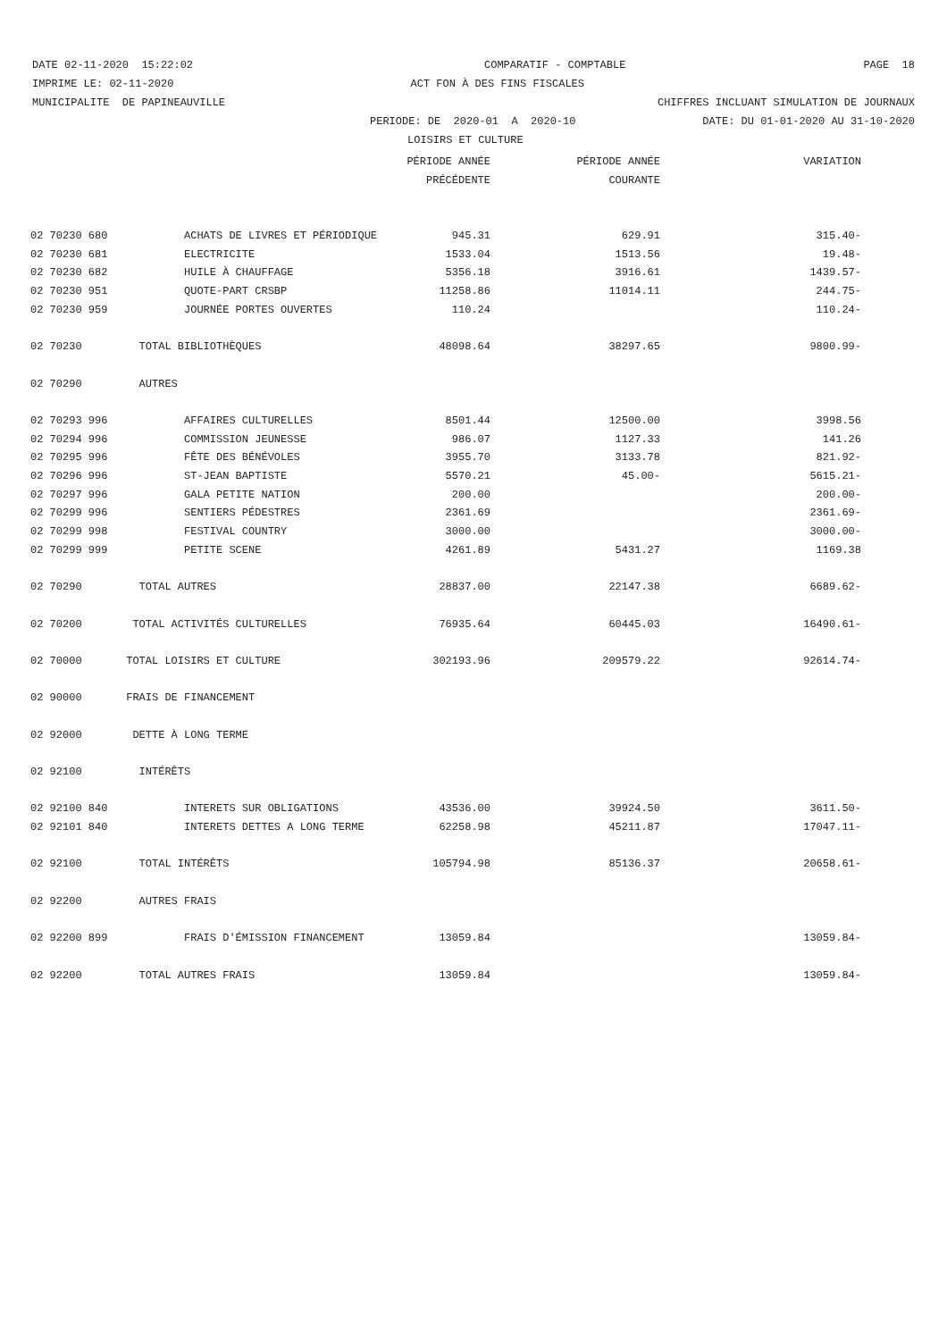DATE 02-11-2020 15:22:02
COMPARATIF - COMPTABLE
PAGE 18
IMPRIME LE: 02-11-2020
ACT FON À DES FINS FISCALES
MUNICIPALITE DE PAPINEAUVILLE
CHIFFRES INCLUANT SIMULATION DE JOURNAUX
PERIODE: DE 2020-01 A 2020-10
DATE: DU 01-01-2020 AU 31-10-2020
LOISIRS ET CULTURE
| | | PÉRIODE ANNÉE | PÉRIODE ANNÉE | VARIATION |
| --- | --- | --- | --- | --- |
| | | PRÉCÉDENTE | COURANTE | |
| 02 70230 680 | ACHATS DE LIVRES ET PÉRIODIQUE | 945.31 | 629.91 | 315.40- |
| 02 70230 681 | ELECTRICITE | 1533.04 | 1513.56 | 19.48- |
| 02 70230 682 | HUILE À CHAUFFAGE | 5356.18 | 3916.61 | 1439.57- |
| 02 70230 951 | QUOTE-PART CRSBP | 11258.86 | 11014.11 | 244.75- |
| 02 70230 959 | JOURNÉE PORTES OUVERTES | 110.24 | | 110.24- |
| 02 70230 | TOTAL BIBLIOTHÈQUES | 48098.64 | 38297.65 | 9800.99- |
| 02 70290 | AUTRES | | | |
| 02 70293 996 | AFFAIRES CULTURELLES | 8501.44 | 12500.00 | 3998.56 |
| 02 70294 996 | COMMISSION JEUNESSE | 986.07 | 1127.33 | 141.26 |
| 02 70295 996 | FÊTE DES BÉNÉVOLES | 3955.70 | 3133.78 | 821.92- |
| 02 70296 996 | ST-JEAN BAPTISTE | 5570.21 | 45.00- | 5615.21- |
| 02 70297 996 | GALA PETITE NATION | 200.00 | | 200.00- |
| 02 70299 996 | SENTIERS PÉDESTRES | 2361.69 | | 2361.69- |
| 02 70299 998 | FESTIVAL COUNTRY | 3000.00 | | 3000.00- |
| 02 70299 999 | PETITE SCENE | 4261.89 | 5431.27 | 1169.38 |
| 02 70290 | TOTAL AUTRES | 28837.00 | 22147.38 | 6689.62- |
| 02 70200 | TOTAL ACTIVITÉS CULTURELLES | 76935.64 | 60445.03 | 16490.61- |
| 02 70000 | TOTAL LOISIRS ET CULTURE | 302193.96 | 209579.22 | 92614.74- |
| 02 90000 | FRAIS DE FINANCEMENT | | | |
| 02 92000 | DETTE À LONG TERME | | | |
| 02 92100 | INTÉRÊTS | | | |
| 02 92100 840 | INTERETS SUR OBLIGATIONS | 43536.00 | 39924.50 | 3611.50- |
| 02 92101 840 | INTERETS DETTES A LONG TERME | 62258.98 | 45211.87 | 17047.11- |
| 02 92100 | TOTAL INTÉRÊTS | 105794.98 | 85136.37 | 20658.61- |
| 02 92200 | AUTRES FRAIS | | | |
| 02 92200 899 | FRAIS D'ÉMISSION FINANCEMENT | 13059.84 | | 13059.84- |
| 02 92200 | TOTAL AUTRES FRAIS | 13059.84 | | 13059.84- |